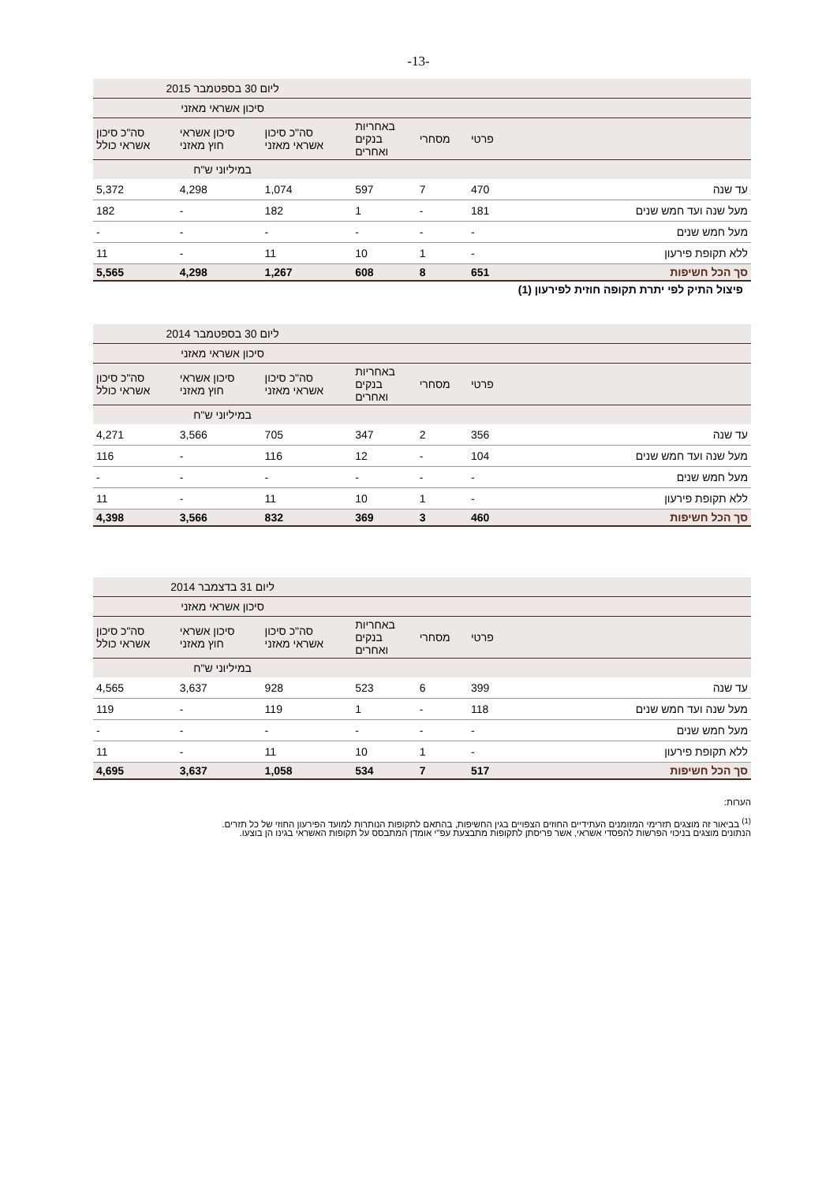-13-
| | | | | ליום 30 בספטמבר 2015 | | |
| --- | --- | --- | --- | --- | --- | --- |
| | | | | סיכון אשראי מאזני | | |
| | פרטי | מסחרי | באחריות בנקים ואחרים | סה"כ סיכון אשראי מאזני | סיכון אשראי חוץ מאזני | סה"כ סיכון אשראי כולל |
| | | | | במיליוני ש"ח | | |
| עד שנה | 470 | 7 | 597 | 1,074 | 4,298 | 5,372 |
| מעל שנה ועד חמש שנים | 181 | - | 1 | 182 | - | 182 |
| מעל חמש שנים | - | - | - | - | - | - |
| ללא תקופת פירעון | - | 1 | 10 | 11 | - | 11 |
| סך הכל חשיפות | 651 | 8 | 608 | 1,267 | 4,298 | 5,565 |
פיצול התיק לפי יתרת תקופה חוזית לפירעון (1)
| | | | | ליום 30 בספטמבר 2014 | | |
| --- | --- | --- | --- | --- | --- | --- |
| | | | | סיכון אשראי מאזני | | |
| | פרטי | מסחרי | באחריות בנקים ואחרים | סה"כ סיכון אשראי מאזני | סיכון אשראי חוץ מאזני | סה"כ סיכון אשראי כולל |
| | | | | במיליוני ש"ח | | |
| עד שנה | 356 | 2 | 347 | 705 | 3,566 | 4,271 |
| מעל שנה ועד חמש שנים | 104 | - | 12 | 116 | - | 116 |
| מעל חמש שנים | - | - | - | - | - | - |
| ללא תקופת פירעון | - | 1 | 10 | 11 | - | 11 |
| סך הכל חשיפות | 460 | 3 | 369 | 832 | 3,566 | 4,398 |
| | | | | ליום 31 בדצמבר 2014 | | |
| --- | --- | --- | --- | --- | --- | --- |
| | | | | סיכון אשראי מאזני | | |
| | פרטי | מסחרי | באחריות בנקים ואחרים | סה"כ סיכון אשראי מאזני | סיכון אשראי חוץ מאזני | סה"כ סיכון אשראי כולל |
| | | | | במיליוני ש"ח | | |
| עד שנה | 399 | 6 | 523 | 928 | 3,637 | 4,565 |
| מעל שנה ועד חמש שנים | 118 | - | 1 | 119 | - | 119 |
| מעל חמש שנים | - | - | - | - | - | - |
| ללא תקופת פירעון | - | 1 | 10 | 11 | - | 11 |
| סך הכל חשיפות | 517 | 7 | 534 | 1,058 | 3,637 | 4,695 |
הערות:
<sup>(1)</sup> בביאור זה מוצגים תזרימי המזומנים העתידיים החוזים הצפויים בגין החשיפות, בהתאם לתקופות הנותרות למועד הפירעון החוזי של כל תזרים.
הנתונים מוצגים בניכוי הפרשות להפסדי אשראי, אשר פריסתן לתקופות מתבצעת עפ"י אומדן המתבסס על תקופות האשראי בגינו הן בוצעו.